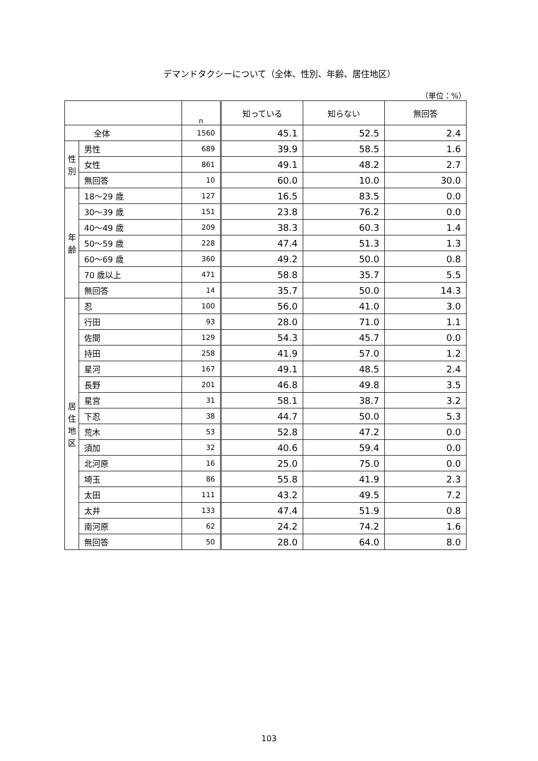デマンドタクシーについて（全体、性別、年齢、居住地区）
（単位：%）
| | | n | 知っている | 知らない | 無回答 |
| --- | --- | --- | --- | --- | --- |
| 全体 | | 1560 | 45.1 | 52.5 | 2.4 |
| 性 別 | 男性 | 689 | 39.9 | 58.5 | 1.6 |
| | 女性 | 861 | 49.1 | 48.2 | 2.7 |
| | 無回答 | 10 | 60.0 | 10.0 | 30.0 |
| 年 齢 | 18～29 歳 | 127 | 16.5 | 83.5 | 0.0 |
| | 30～39 歳 | 151 | 23.8 | 76.2 | 0.0 |
| | 40～49 歳 | 209 | 38.3 | 60.3 | 1.4 |
| | 50～59 歳 | 228 | 47.4 | 51.3 | 1.3 |
| | 60～69 歳 | 360 | 49.2 | 50.0 | 0.8 |
| | 70 歳以上 | 471 | 58.8 | 35.7 | 5.5 |
| | 無回答 | 14 | 35.7 | 50.0 | 14.3 |
| 居 住 地 区 | 忍 | 100 | 56.0 | 41.0 | 3.0 |
| | 行田 | 93 | 28.0 | 71.0 | 1.1 |
| | 佐間 | 129 | 54.3 | 45.7 | 0.0 |
| | 持田 | 258 | 41.9 | 57.0 | 1.2 |
| | 星河 | 167 | 49.1 | 48.5 | 2.4 |
| | 長野 | 201 | 46.8 | 49.8 | 3.5 |
| | 星宮 | 31 | 58.1 | 38.7 | 3.2 |
| | 下忍 | 38 | 44.7 | 50.0 | 5.3 |
| | 荒木 | 53 | 52.8 | 47.2 | 0.0 |
| | 須加 | 32 | 40.6 | 59.4 | 0.0 |
| | 北河原 | 16 | 25.0 | 75.0 | 0.0 |
| | 埼玉 | 86 | 55.8 | 41.9 | 2.3 |
| | 太田 | 111 | 43.2 | 49.5 | 7.2 |
| | 太井 | 133 | 47.4 | 51.9 | 0.8 |
| | 南河原 | 62 | 24.2 | 74.2 | 1.6 |
| | 無回答 | 50 | 28.0 | 64.0 | 8.0 |
103